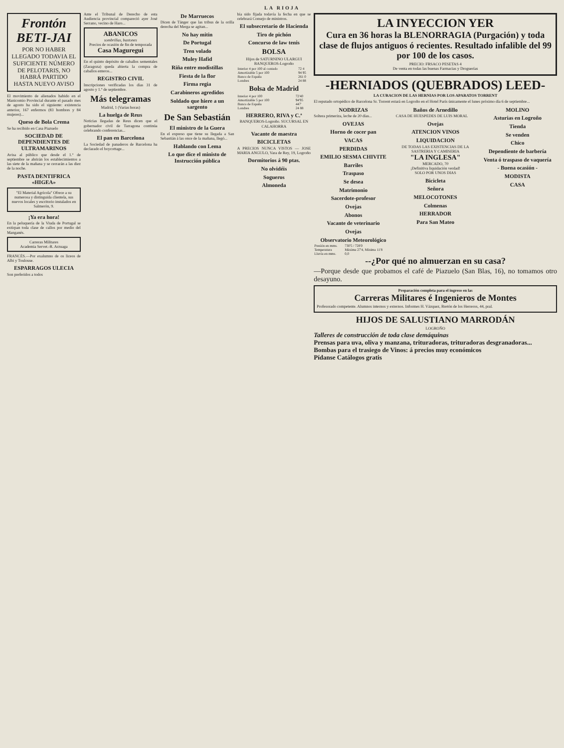LA RIOJA
Frontón BETI-JAI
POR NO HABER LLEGADO TODAVIA EL SUFICIENTE NÚMERO DE PELOTARIS, NO HABRÁ PARTIDO HASTA NUEVO AVISO
El movimiento de alienados habido en el Manicomio Provincial durante el pasado mes de agosto ha sido el siguiente: existencia anterior, 167 enfermos (83 hombres y 84 mujeres)...
Queso de Bola Crema
Se ha recibido en Casa Piazuelo
SOCIEDAD DE DEPENDIENTES DE ULTRAMARINOS
Avisa al público que desde el 1.º de septiembre se abrirán los establecimientos a las siete de la mañana y se cerrarán a las diez de la noche.
PASTA DENTIFRICA «HIGEA»
"El Material Agrícola" Ofrece a su numerosa y distinguida clientela, sus nuevos locales y escritorio instalados en Salmerón, 9.
¡Ya era hora!
En la peluquería de la Viuda de Portugal se extirpan toda clase de callos por medio del Manganés.
Carreras Militares
Academia Servet.-R. Arzuaga
FRANCÉS.—Por exalumno de os liceos de Albi y Toulouse.
ESPARRAGOS ULECIA
Son preferidos a todos
Ante el Tribunal de Derecho de esta Audiencia provincial compareció ayer José Serrano, vecino de Haro...
ABANICOS
sombrillas, bastones
Precios de ocasión de fin de temporada
Casa Maguregui
En el quinto depósito de caballos sementales (Zaragoza) queda abierta la compra de caballos enteros...
REGISTRO CIVIL
Inscripciones verificadas los días 31 de agosto y 1.º de septiembre.
Más telegramas
Madrid, 1 (Varias horas)
La huelga de Reus
Noticias llegadas de Reus dicen que el gobernador civil de Tarragona continúa celebrando conferencias...
El pan en Barcelona
La Sociedad de panaderos de Barcelona ha declarado el boycottage...
De Marruecos
Dicen de Tánger que las tribus de la orilla derecha del Merga se agitan...
No hay mitin
De Portugal
Tren volado
Muley Hafid
Riña entre modistillas
Fiesta de la flor
Firma regia
Carabineros agredidos
Soldado que hiere a un sargento
De San Sebastián
El ministro de la Guera
En el expreso que tiene su llegada a San Sebastián á las once de la mañana, llegó...
Hablando con Lema
Lo que dice el ministo de Instrucción pública
bía sido fijada todavía la fecha en que se celebrará Consejo de ministros.
El subsecretario de Hacienda
Tiro de pichón
Concurso de law tenis
BOLSA
Hijos de SATURNINO ULARGUI
BANQUEROS-Logroño
| Interior 4 por 100 al contado | 72 4 |
| Amortizable 5 por 100 | 94 95 |
| Banco de España | 261 0 |
| Londres | 24 88 |
Bolsa de Madrid
| Interior 4 por 100 | 72'40 |
| Amortizable 5 por 100 | 94'95 |
| Banco de España | 447' |
| Londres | 24 88 |
HERRERO, RIVA y C.ª
BANQUEROS-Logroño. SUCURSAL EN CALAHORRA
Vacante de maestra
BICICLETAS
A PRECIOS NUNCA VISTOS — JOSE MARIA ANGULO, Vara de Rey, 19, Logroño
Dormitorios á 90 ptas.
No olvidéis
Sogueros
Almoneda
LA INYECCION YER
Cura en 36 horas la BLENORRAGIA (Purgación) y toda clase de flujos antiguos ó recientes. Resultado infalible del 99 por 100 de los casos.
PRECIO: FRSACO PESETAS 4
De venta en todas las buenas Farmacias y Droguerías
-HERNIADOS (QUEBRADOS) LEED-
LA CURACION DE LAS HERNIAS POR LOS APARATOS TORRENT
El reputado ortopédico de Barcelona Sr. Torrent estará en Logroño en el Hotel París únicamente el lunes próximo día 6 de septiembre...
NODRIZAS
Soltera primeriza, leche de 20 días...
OVEJAS
Horno de cocer pan
VACAS
PERDIDAS
EMILIO SESMA CHIVITE
Barriles
Traspaso
Se desea
Matrimonio
Sacerdote-profesor
Ovejas
Abonos
Vacante de veterinario
Ovejas
Observatorio Meteorológico
| Presión en mms. | 730'5 / 728'0 |
| Temperatura | Máxima 27'4, Mínima 11'8 |
| Lluvia en mms. | 0,0 |
Baños de Arnedillo
CASA DE HUESPEDES DE LUIS MORAL
Ovejas
ATENCION VINOS
LIQUIDACION
DE TODAS LAS EXISTENCIAS DE LA SASTRERIA Y CAMISERIA
"LA INGLESA"
MERCADO, 70
¡Definitiva liquidación verdad!
SOLO POR UNOS DIAS
Bicicleta
Señora
MELOCOTONES
Colmenas
HERRADOR
Para San Mateo
MOLINO
Asturias en Logroño
Tienda
Se venden
Chico
Dependiente de barbería
Venta ó traspaso de vaquería
- Buena ocasión -
MODISTA
CASA
--¿Por qué no almuerzan en su casa?
—Porque desde que probamos el café de Piazuelo (San Blas, 16), no tomamos otro desayuno.
Preparación completa para el ingreso en las
Carreras Militares é Ingenieros de Montes
Profesorado competente. Alumnos internos y externos. Informes H. Vázquez, Bretón de los Herreros, 44, pral.
HIJOS DE SALUSTIANO MARRODÁN
LOGROÑO
Talleres de construcción de toda clase demáquinas
Prensas para uva, oliva y manzana, trituradoras, trituradoras desgranadoras...
Bombas para el trasiego de Vinos: á precios muy económicos
Pídanse Catálogos gratis